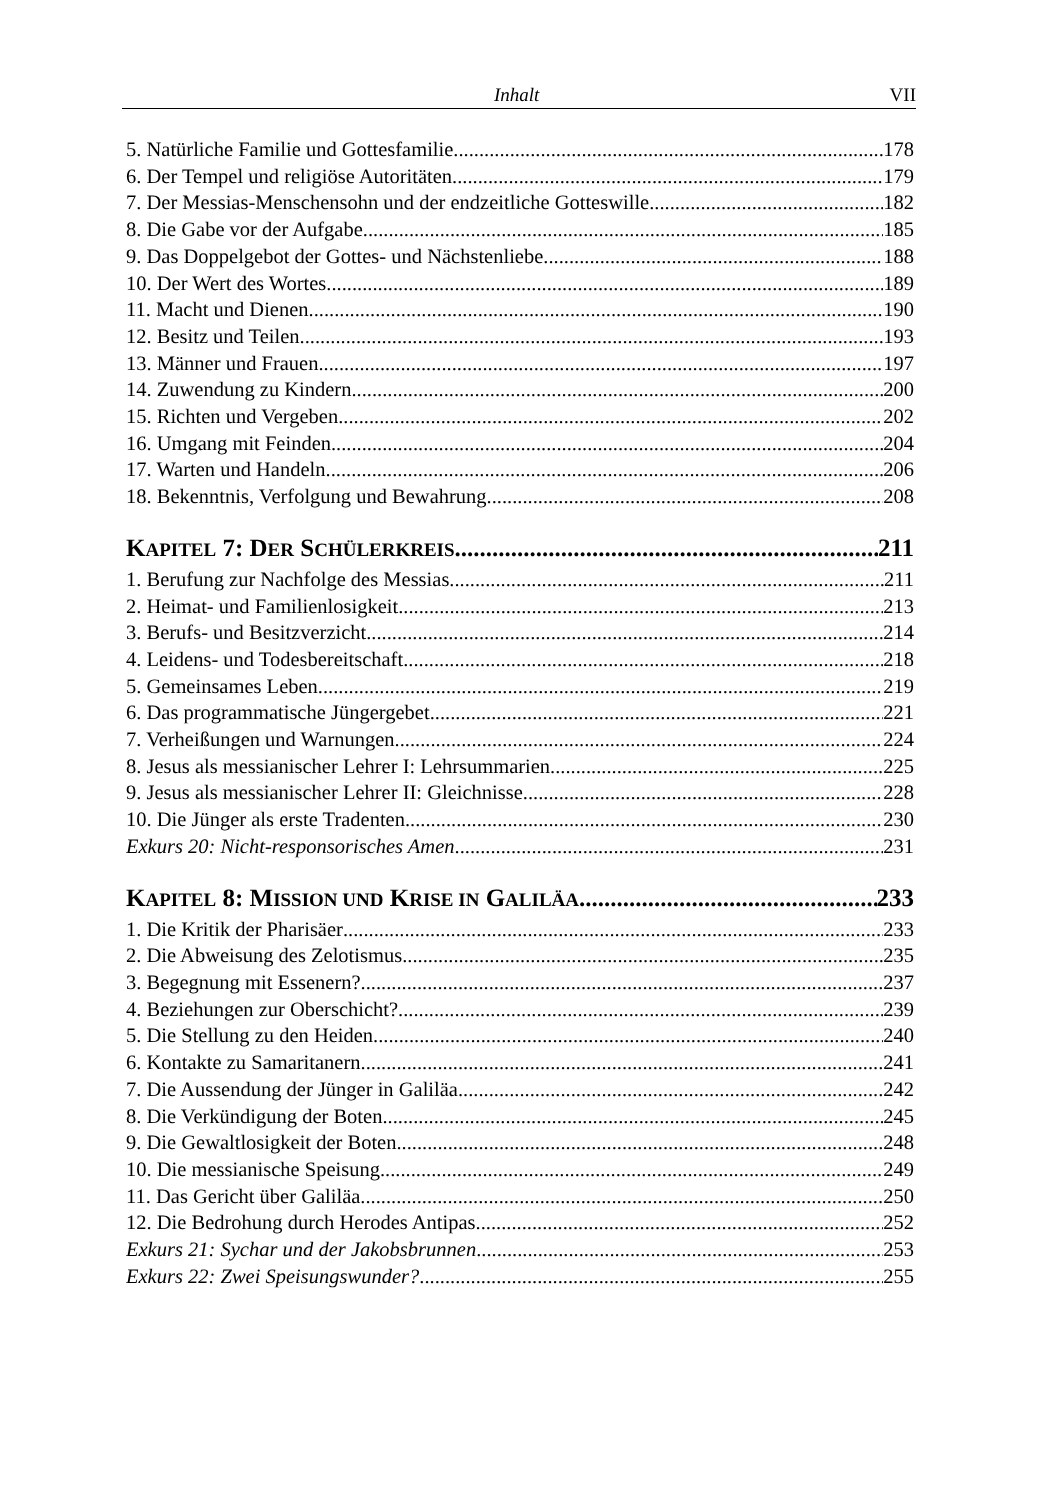Inhalt VII
5. Natürliche Familie und Gottesfamilie 178
6. Der Tempel und religiöse Autoritäten 179
7. Der Messias-Menschensohn und der endzeitliche Gotteswille 182
8. Die Gabe vor der Aufgabe 185
9. Das Doppelgebot der Gottes- und Nächstenliebe 188
10. Der Wert des Wortes 189
11. Macht und Dienen 190
12. Besitz und Teilen 193
13. Männer und Frauen 197
14. Zuwendung zu Kindern 200
15. Richten und Vergeben 202
16. Umgang mit Feinden 204
17. Warten und Handeln 206
18. Bekenntnis, Verfolgung und Bewahrung 208
KAPITEL 7: DER SCHÜLERKREIS 211
1. Berufung zur Nachfolge des Messias 211
2. Heimat- und Familienlosigkeit 213
3. Berufs- und Besitzverzicht 214
4. Leidens- und Todesbereitschaft 218
5. Gemeinsames Leben 219
6. Das programmatische Jüngergebet 221
7. Verheißungen und Warnungen 224
8. Jesus als messianischer Lehrer I: Lehrsummarien 225
9. Jesus als messianischer Lehrer II: Gleichnisse 228
10. Die Jünger als erste Tradenten 230
Exkurs 20: Nicht-responsorisches Amen 231
KAPITEL 8: MISSION UND KRISE IN GALILÄA 233
1. Die Kritik der Pharisäer 233
2. Die Abweisung des Zelotismus 235
3. Begegnung mit Essenern? 237
4. Beziehungen zur Oberschicht? 239
5. Die Stellung zu den Heiden 240
6. Kontakte zu Samaritanern 241
7. Die Aussendung der Jünger in Galiläa 242
8. Die Verkündigung der Boten 245
9. Die Gewaltlosigkeit der Boten 248
10. Die messianische Speisung 249
11. Das Gericht über Galiläa 250
12. Die Bedrohung durch Herodes Antipas 252
Exkurs 21: Sychar und der Jakobsbrunnen 253
Exkurs 22: Zwei Speisungswunder? 255